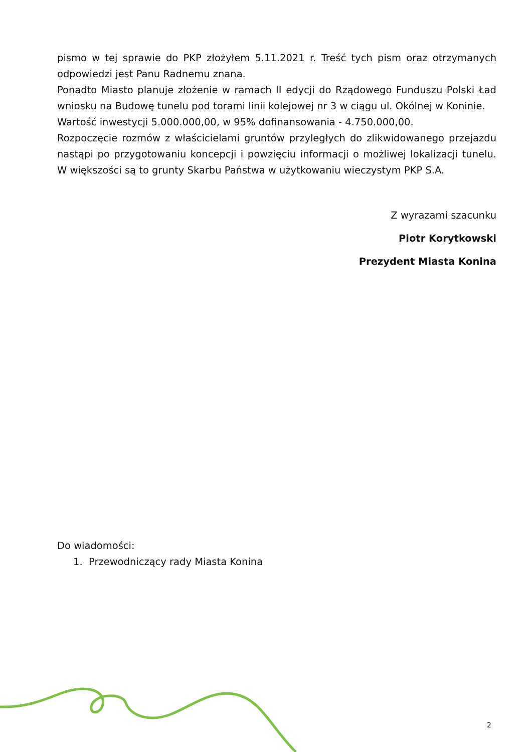pismo w tej sprawie do PKP złożyłem 5.11.2021 r. Treść tych pism oraz otrzymanych odpowiedzi jest Panu Radnemu znana.
Ponadto Miasto planuje złożenie w ramach II edycji do Rządowego Funduszu Polski Ład wniosku na Budowę tunelu pod torami linii kolejowej nr 3 w ciągu ul. Okólnej w Koninie.
Wartość inwestycji 5.000.000,00, w 95% dofinansowania - 4.750.000,00.
Rozpoczęcie rozmów z właścicielami gruntów przyległych do zlikwidowanego przejazdu nastąpi po przygotowaniu koncepcji i powzięciu informacji o możliwej lokalizacji tunelu. W większości są to grunty Skarbu Państwa w użytkowaniu wieczystym PKP S.A.
Z wyrazami szacunku
Piotr Korytkowski
Prezydent Miasta Konina
Do wiadomości:
1. Przewodniczący rady Miasta Konina
2